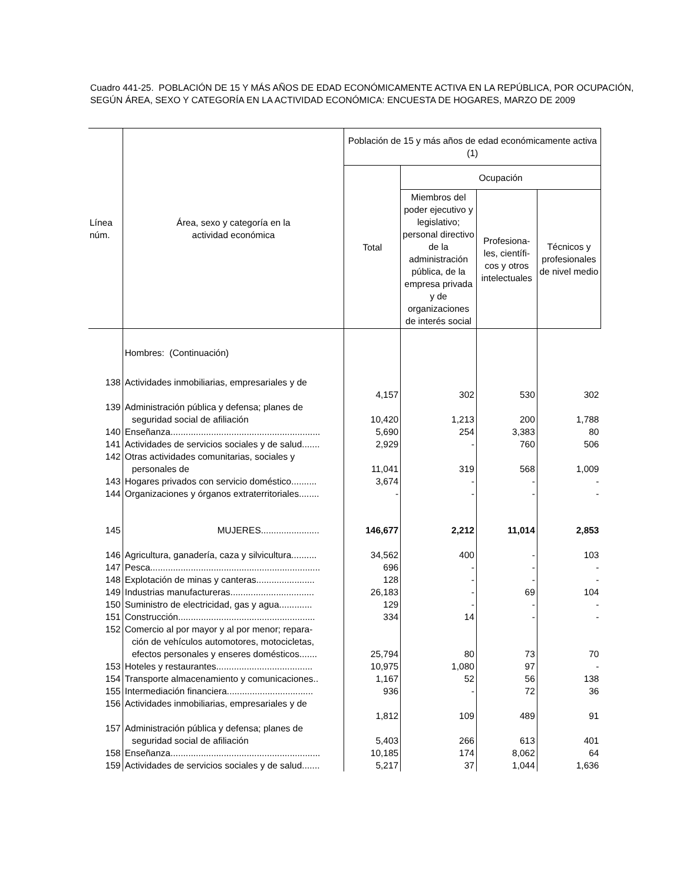Cuadro 441-25. POBLACIÓN DE 15 Y MÁS AÑOS DE EDAD ECONÓMICAMENTE ACTIVA EN LA REPÚBLICA, POR OCUPACIÓN, SEGÚN ÁREA, SEXO Y CATEGORÍA EN LA ACTIVIDAD ECONÓMICA: ENCUESTA DE HOGARES, MARZO DE 2009
| Línea núm. | Área, sexo y categoría en la actividad económica | Población de 15 y más años de edad económicamente activa (1) | | | |
| --- | --- | --- | --- | --- | --- |
| | | Total | Ocupación | | |
| | | | Miembros del poder ejecutivo y legislativo; personal directivo de la administración pública, de la empresa privada y de organizaciones de interés social | Profesiona-les, científi-cos y otros intelectuales | Técnicos y profesionales de nivel medio |
| | Hombres: (Continuación) | | | | |
| 138 | Actividades inmobiliarias, empresariales y de | 4,157 | 302 | 530 | 302 |
| 139 | Administración pública y defensa; planes de seguridad social de afiliación | 10,420 | 1,213 | 200 | 1,788 |
| 140 | Enseñanza........................................................... | 5,690 | 254 | 3,383 | 80 |
| 141 | Actividades de servicios sociales y de salud....... | 2,929 | - | 760 | 506 |
| 142 | Otras actividades comunitarias, sociales y personales de | 11,041 | 319 | 568 | 1,009 |
| 143 | Hogares privados con servicio doméstico.......... | 3,674 | - | - | - |
| 144 | Organizaciones y órganos extraterritoriales........ | - | - | - | - |
| 145 | MUJERES....................... | 146,677 | 2,212 | 11,014 | 2,853 |
| 146 | Agricultura, ganadería, caza y silvicultura.......... | 34,562 | 400 | - | 103 |
| 147 | Pesca................................................................... | 696 | - | - | - |
| 148 | Explotación de minas y canteras....................... | 128 | - | - | - |
| 149 | Industrias manufactureras................................. | 26,183 | - | 69 | 104 |
| 150 | Suministro de electricidad, gas y agua............. | 129 | - | - | - |
| 151 | Construcción...................................................... | 334 | 14 | - | - |
| 152 | Comercio al por mayor y al por menor; repara- ción de vehículos automotores, motocicletas, efectos personales y enseres domésticos....... | 25,794 | 80 | 73 | 70 |
| 153 | Hoteles y restaurantes...................................... | 10,975 | 1,080 | 97 | - |
| 154 | Transporte almacenamiento y comunicaciones.. | 1,167 | 52 | 56 | 138 |
| 155 | Intermediación financiera.................................. | 936 | - | 72 | 36 |
| 156 | Actividades inmobiliarias, empresariales y de | 1,812 | 109 | 489 | 91 |
| 157 | Administración pública y defensa; planes de seguridad social de afiliación | 5,403 | 266 | 613 | 401 |
| 158 | Enseñanza........................................................... | 10,185 | 174 | 8,062 | 64 |
| 159 | Actividades de servicios sociales y de salud....... | 5,217 | 37 | 1,044 | 1,636 |